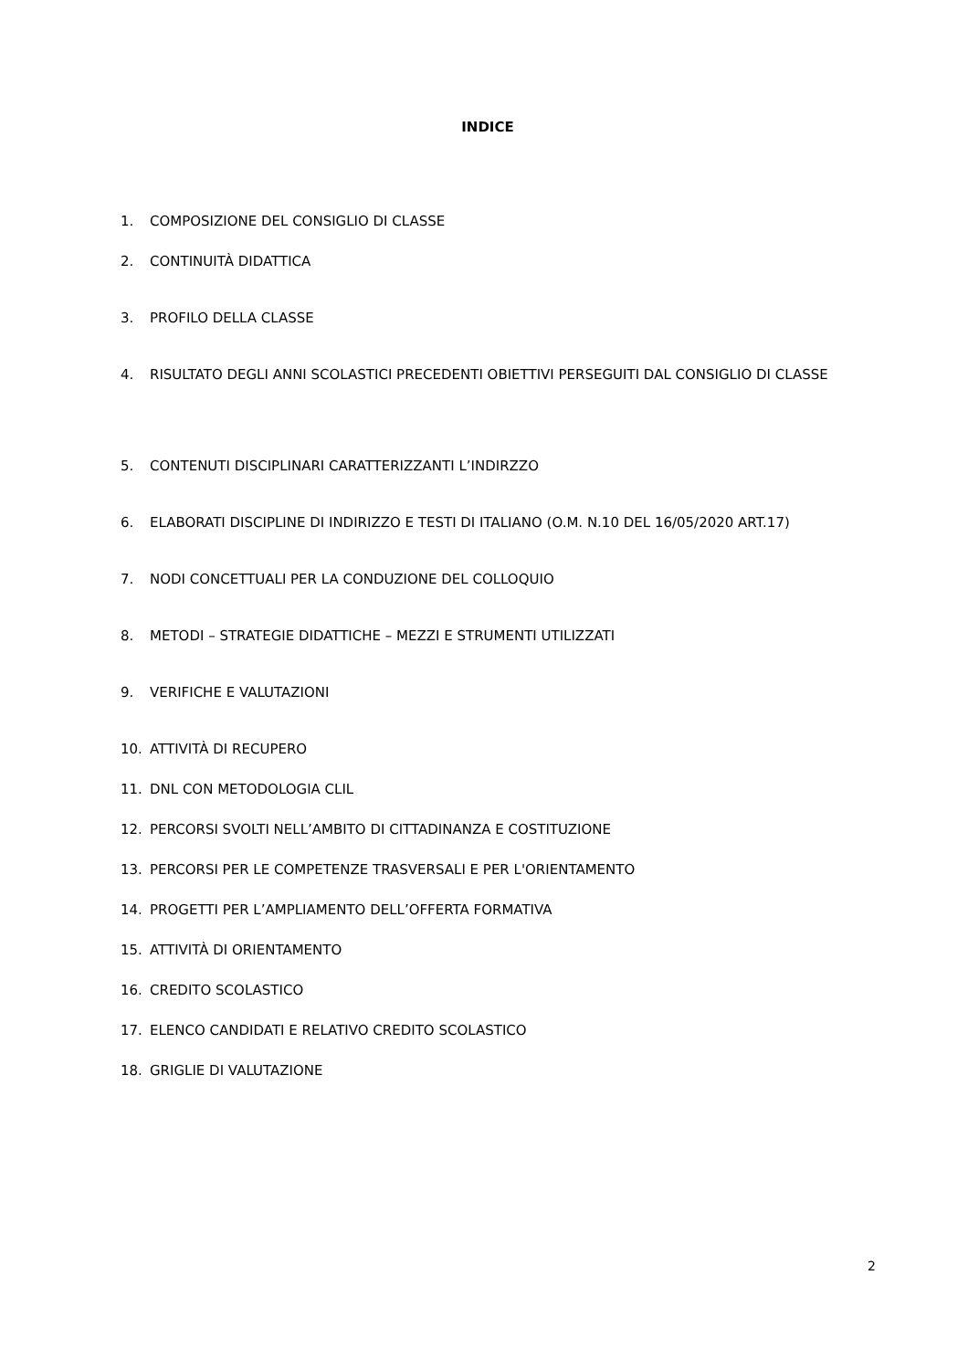INDICE
1. COMPOSIZIONE DEL CONSIGLIO DI CLASSE
2. CONTINUITÀ DIDATTICA
3. PROFILO DELLA CLASSE
4. RISULTATO DEGLI ANNI SCOLASTICI PRECEDENTI OBIETTIVI PERSEGUITI DAL CONSIGLIO DI CLASSE
5. CONTENUTI DISCIPLINARI CARATTERIZZANTI L’INDIRZZO
6. ELABORATI DISCIPLINE DI INDIRIZZO E TESTI DI ITALIANO (O.M. N.10 DEL 16/05/2020 ART.17)
7. NODI CONCETTUALI PER LA CONDUZIONE DEL COLLOQUIO
8. METODI – STRATEGIE DIDATTICHE – MEZZI E STRUMENTI UTILIZZATI
9. VERIFICHE E VALUTAZIONI
10. ATTIVITÀ DI RECUPERO
11. DNL CON METODOLOGIA CLIL
12. PERCORSI SVOLTI NELL’AMBITO DI CITTADINANZA E COSTITUZIONE
13. PERCORSI PER LE COMPETENZE TRASVERSALI E PER L'ORIENTAMENTO
14. PROGETTI PER L’AMPLIAMENTO DELL’OFFERTA FORMATIVA
15. ATTIVITÀ DI ORIENTAMENTO
16. CREDITO SCOLASTICO
17. ELENCO CANDIDATI E RELATIVO CREDITO SCOLASTICO
18. GRIGLIE DI VALUTAZIONE
2